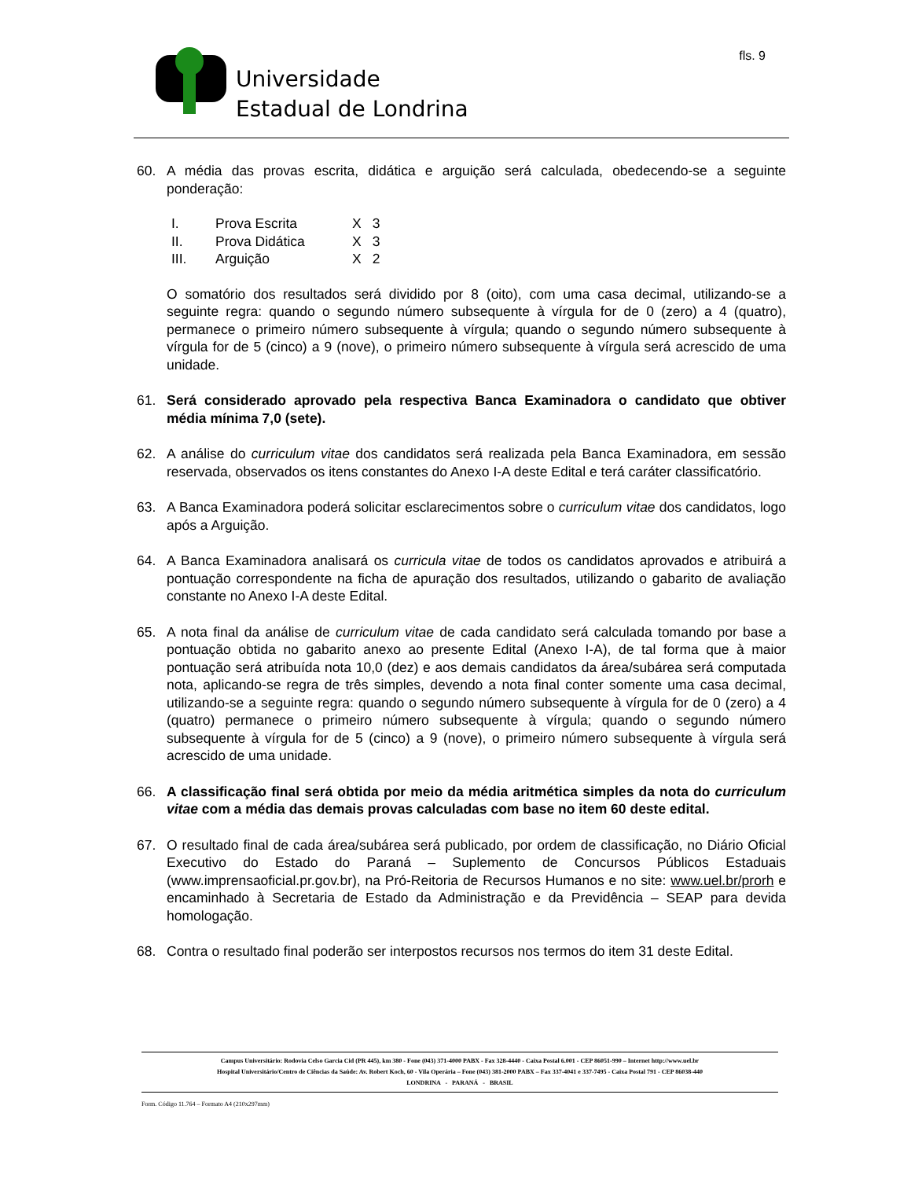Universidade
Estadual de Londrina
fls. 9
60. A média das provas escrita, didática e arguição será calculada, obedecendo-se a seguinte ponderação:
| I. | Prova Escrita | X | 3 |
| II. | Prova Didática | X | 3 |
| III. | Arguição | X | 2 |
O somatório dos resultados será dividido por 8 (oito), com uma casa decimal, utilizando-se a seguinte regra: quando o segundo número subsequente à vírgula for de 0 (zero) a 4 (quatro), permanece o primeiro número subsequente à vírgula; quando o segundo número subsequente à vírgula for de 5 (cinco) a 9 (nove), o primeiro número subsequente à vírgula será acrescido de uma unidade.
61. Será considerado aprovado pela respectiva Banca Examinadora o candidato que obtiver média mínima 7,0 (sete).
62. A análise do curriculum vitae dos candidatos será realizada pela Banca Examinadora, em sessão reservada, observados os itens constantes do Anexo I-A deste Edital e terá caráter classificatório.
63. A Banca Examinadora poderá solicitar esclarecimentos sobre o curriculum vitae dos candidatos, logo após a Arguição.
64. A Banca Examinadora analisará os curricula vitae de todos os candidatos aprovados e atribuirá a pontuação correspondente na ficha de apuração dos resultados, utilizando o gabarito de avaliação constante no Anexo I-A deste Edital.
65. A nota final da análise de curriculum vitae de cada candidato será calculada tomando por base a pontuação obtida no gabarito anexo ao presente Edital (Anexo I-A), de tal forma que à maior pontuação será atribuída nota 10,0 (dez) e aos demais candidatos da área/subárea será computada nota, aplicando-se regra de três simples, devendo a nota final conter somente uma casa decimal, utilizando-se a seguinte regra: quando o segundo número subsequente à vírgula for de 0 (zero) a 4 (quatro) permanece o primeiro número subsequente à vírgula; quando o segundo número subsequente à vírgula for de 5 (cinco) a 9 (nove), o primeiro número subsequente à vírgula será acrescido de uma unidade.
66. A classificação final será obtida por meio da média aritmética simples da nota do curriculum vitae com a média das demais provas calculadas com base no item 60 deste edital.
67. O resultado final de cada área/subárea será publicado, por ordem de classificação, no Diário Oficial Executivo do Estado do Paraná – Suplemento de Concursos Públicos Estaduais (www.imprensaoficial.pr.gov.br), na Pró-Reitoria de Recursos Humanos e no site: www.uel.br/prorh e encaminhado à Secretaria de Estado da Administração e da Previdência – SEAP para devida homologação.
68. Contra o resultado final poderão ser interpostos recursos nos termos do item 31 deste Edital.
Campus Universitário: Rodovia Celso Garcia Cid (PR 445), km 380 - Fone (043) 371-4000 PABX - Fax 328-4440 - Caixa Postal 6.001 - CEP 86051-990 – Internet http://www.uel.br
Hospital Universitário/Centro de Ciências da Saúde: Av. Robert Koch, 60 - Vila Operária – Fone (043) 381-2000 PABX – Fax 337-4041 e 337-7495 - Caixa Postal 791 - CEP 86038-440
LONDRINA - PARANÁ - BRASIL
Form. Código 11.764 – Formato A4 (210x297mm)